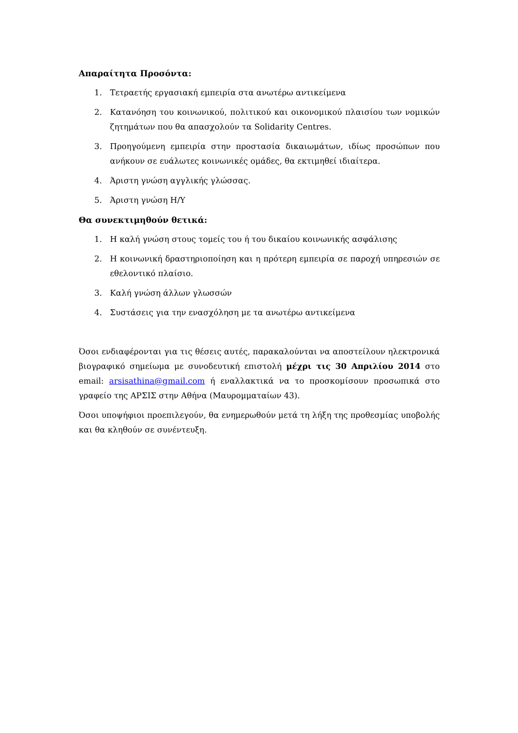Απαραίτητα Προσόντα:
1. Τετραετής εργασιακή εμπειρία στα ανωτέρω αντικείμενα
2. Κατανόηση του κοινωνικού, πολιτικού και οικονομικού πλαισίου των νομικών ζητημάτων που θα απασχολούν τα Solidarity Centres.
3. Προηγούμενη εμπειρία στην προστασία δικαιωμάτων, ιδίως προσώπων που ανήκουν σε ευάλωτες κοινωνικές ομάδες, θα εκτιμηθεί ιδιαίτερα.
4. Άριστη γνώση αγγλικής γλώσσας.
5. Άριστη γνώση Η/Υ
Θα συνεκτιμηθούν θετικά:
1. Η καλή γνώση στους τομείς του ή του δικαίου κοινωνικής ασφάλισης
2. Η κοινωνική δραστηριοποίηση και η πρότερη εμπειρία σε παροχή υπηρεσιών σε εθελοντικό πλαίσιο.
3. Καλή γνώση άλλων γλωσσών
4. Συστάσεις για την ενασχόληση με τα ανωτέρω αντικείμενα
Όσοι ενδιαφέρονται για τις θέσεις αυτές, παρακαλούνται να αποστείλουν ηλεκτρονικά βιογραφικό σημείωμα με συνοδευτική επιστολή μέχρι τις 30 Απριλίου 2014 στο email: arsisathina@gmail.com ή εναλλακτικά να το προσκομίσουν προσωπικά στο γραφείο της ΑΡΣΙΣ στην Αθήνα (Μαυρομματαίων 43).
Όσοι υποψήφιοι προεπιλεγούν, θα ενημερωθούν μετά τη λήξη της προθεσμίας υποβολής και θα κληθούν σε συνέντευξη.